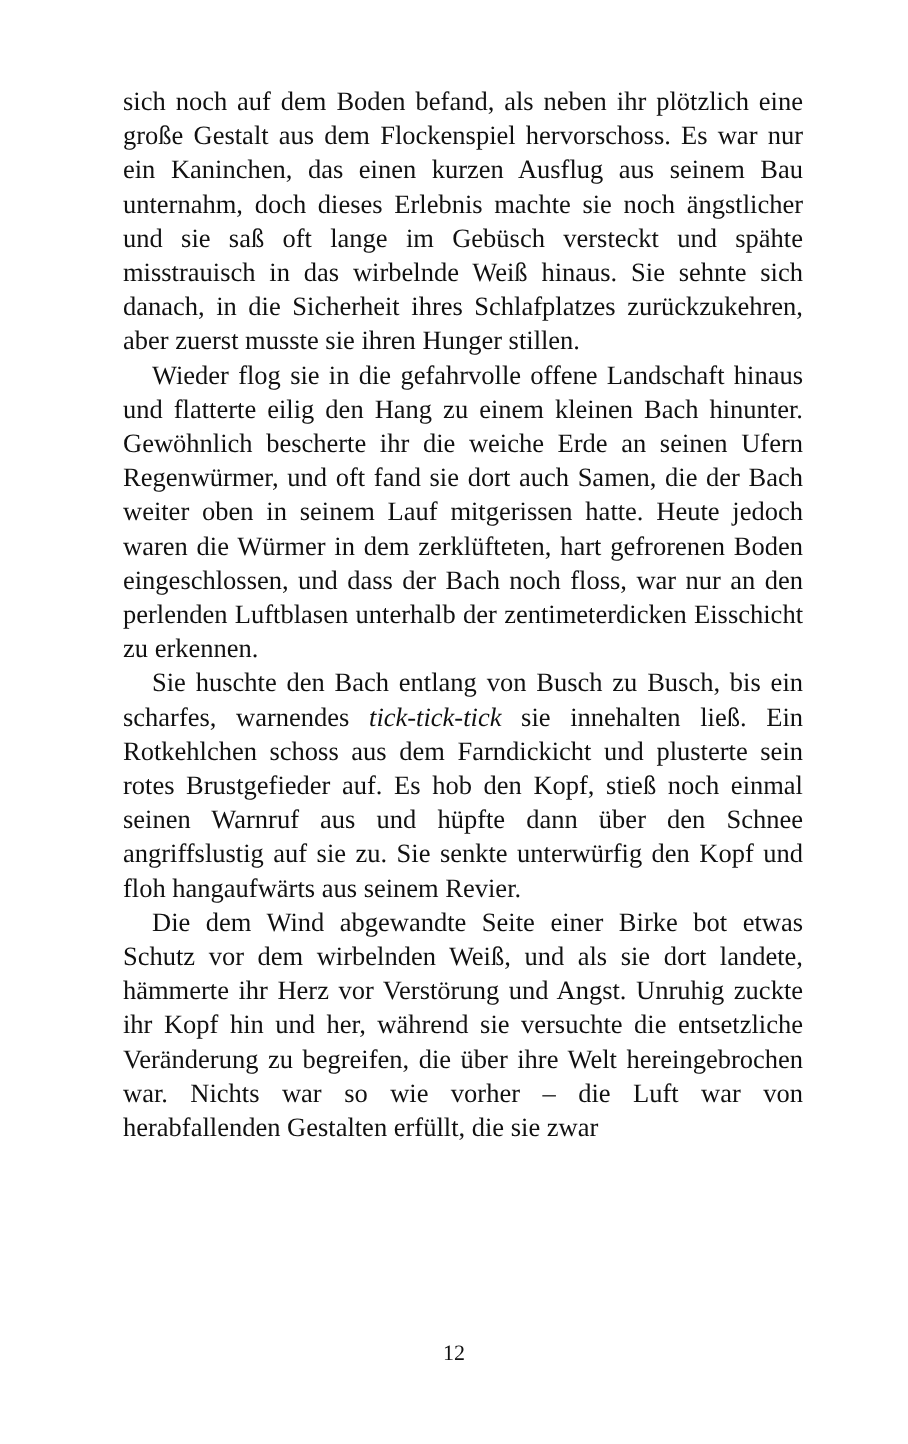sich noch auf dem Boden befand, als neben ihr plötzlich eine große Gestalt aus dem Flockenspiel hervorschoss. Es war nur ein Kaninchen, das einen kurzen Ausflug aus seinem Bau unternahm, doch dieses Erlebnis machte sie noch ängstlicher und sie saß oft lange im Gebüsch versteckt und spähte misstrauisch in das wirbelnde Weiß hinaus. Sie sehnte sich danach, in die Sicherheit ihres Schlafplatzes zurückzukehren, aber zuerst musste sie ihren Hunger stillen.
Wieder flog sie in die gefahrvolle offene Landschaft hinaus und flatterte eilig den Hang zu einem kleinen Bach hinunter. Gewöhnlich bescherte ihr die weiche Erde an seinen Ufern Regenwürmer, und oft fand sie dort auch Samen, die der Bach weiter oben in seinem Lauf mitgerissen hatte. Heute jedoch waren die Würmer in dem zerklüfteten, hart gefrorenen Boden eingeschlossen, und dass der Bach noch floss, war nur an den perlenden Luftblasen unterhalb der zentimeterdicken Eisschicht zu erkennen.
Sie huschte den Bach entlang von Busch zu Busch, bis ein scharfes, warnendes tick-tick-tick sie innehalten ließ. Ein Rotkehlchen schoss aus dem Farndickicht und plusterte sein rotes Brustgefieder auf. Es hob den Kopf, stieß noch einmal seinen Warnruf aus und hüpfte dann über den Schnee angriffslustig auf sie zu. Sie senkte unterwürfig den Kopf und floh hangaufwärts aus seinem Revier.
Die dem Wind abgewandte Seite einer Birke bot etwas Schutz vor dem wirbelnden Weiß, und als sie dort landete, hämmerte ihr Herz vor Verstörung und Angst. Unruhig zuckte ihr Kopf hin und her, während sie versuchte die entsetzliche Veränderung zu begreifen, die über ihre Welt hereingebrochen war. Nichts war so wie vorher – die Luft war von herabfallenden Gestalten erfüllt, die sie zwar
12